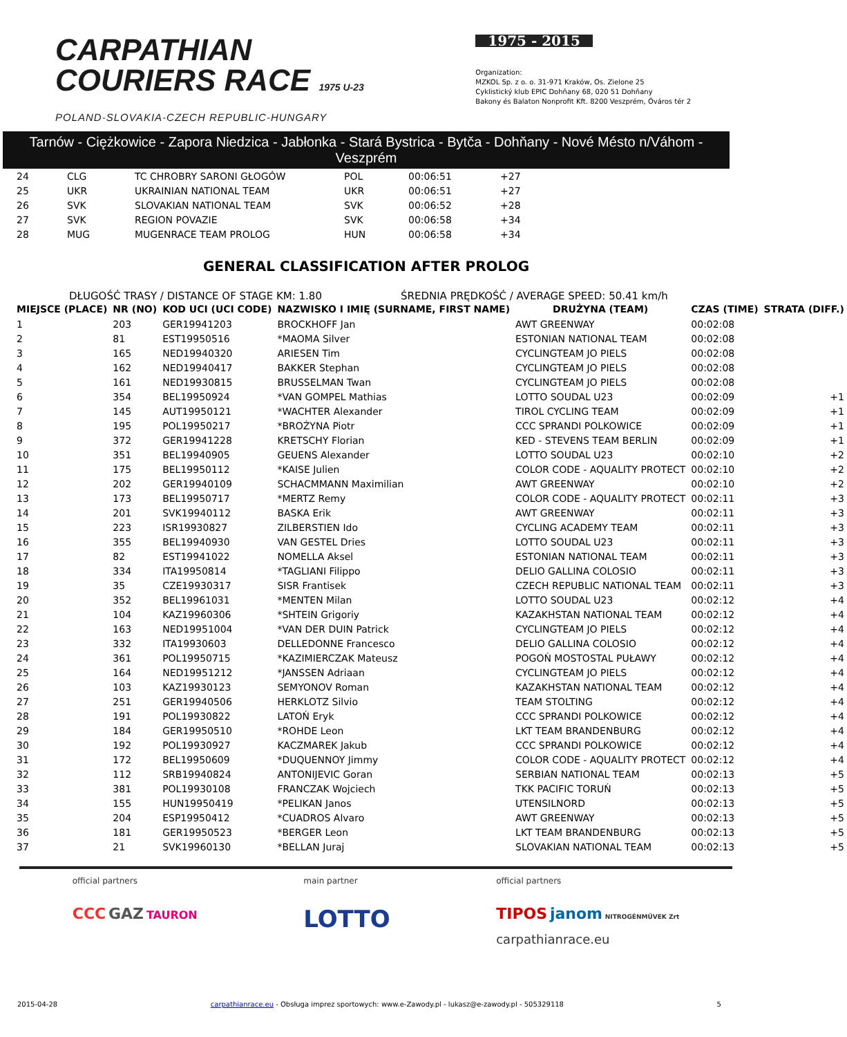CARPATHIAN
COURIERS RACE 1975 U-23
POLAND-SLOVAKIA-CZECH REPUBLIC-HUNGARY
1975 - 2015
Organization:
MZKOL Sp. z o. o. 31-971 Kraków, Os. Zielone 25
Cyklistický klub EPIC Dohňany 68, 020 51 Dohňany
Bakony és Balaton Nonprofit Kft. 8200 Veszprém, Óváros tér 2
Tarnów - Ciężkowice - Zapora Niedzica - Jabłonka - Stará Bystrica - Bytča - Dohňany - Nové Mésto n/Váhom - Veszprém
| 24 | CLG | TC CHROBRY SARONI GŁOGÓW | POL | 00:06:51 | +27 |
| 25 | UKR | UKRAINIAN NATIONAL TEAM | UKR | 00:06:51 | +27 |
| 26 | SVK | SLOVAKIAN NATIONAL TEAM | SVK | 00:06:52 | +28 |
| 27 | SVK | REGION POVAZIE | SVK | 00:06:58 | +34 |
| 28 | MUG | MUGENRACE TEAM PROLOG | HUN | 00:06:58 | +34 |
GENERAL CLASSIFICATION AFTER PROLOG
DŁUGOŚĆ TRASY / DISTANCE OF STAGE KM: 1.80 ŚREDNIA PRĘDKOŚĆ / AVERAGE SPEED: 50.41 km/h
| MIEJSCE (PLACE) | NR (NO) | KOD UCI (UCI CODE) | NAZWISKO I IMIĘ (SURNAME, FIRST NAME) | DRUŻYNA (TEAM) | CZAS (TIME) | STRATA (DIFF.) |
| --- | --- | --- | --- | --- | --- | --- |
| 1 | 203 | GER19941203 | BROCKHOFF Jan | AWT GREENWAY | 00:02:08 | |
| 2 | 81 | EST19950516 | *MAOMA Silver | ESTONIAN NATIONAL TEAM | 00:02:08 | |
| 3 | 165 | NED19940320 | ARIESEN Tim | CYCLINGTEAM JO PIELS | 00:02:08 | |
| 4 | 162 | NED19940417 | BAKKER Stephan | CYCLINGTEAM JO PIELS | 00:02:08 | |
| 5 | 161 | NED19930815 | BRUSSELMAN Twan | CYCLINGTEAM JO PIELS | 00:02:08 | |
| 6 | 354 | BEL19950924 | *VAN GOMPEL Mathias | LOTTO SOUDAL U23 | 00:02:09 | +1 |
| 7 | 145 | AUT19950121 | *WACHTER Alexander | TIROL CYCLING TEAM | 00:02:09 | +1 |
| 8 | 195 | POL19950217 | *BROŻYNA Piotr | CCC SPRANDI POLKOWICE | 00:02:09 | +1 |
| 9 | 372 | GER19941228 | KRETSCHY Florian | KED - STEVENS TEAM BERLIN | 00:02:09 | +1 |
| 10 | 351 | BEL19940905 | GEUENS Alexander | LOTTO SOUDAL U23 | 00:02:10 | +2 |
| 11 | 175 | BEL19950112 | *KAISE Julien | COLOR CODE - AQUALITY PROTECT | 00:02:10 | +2 |
| 12 | 202 | GER19940109 | SCHACMMANN Maximilian | AWT GREENWAY | 00:02:10 | +2 |
| 13 | 173 | BEL19950717 | *MERTZ Remy | COLOR CODE - AQUALITY PROTECT | 00:02:11 | +3 |
| 14 | 201 | SVK19940112 | BASKA Erik | AWT GREENWAY | 00:02:11 | +3 |
| 15 | 223 | ISR19930827 | ZILBERSTIEN Ido | CYCLING ACADEMY TEAM | 00:02:11 | +3 |
| 16 | 355 | BEL19940930 | VAN GESTEL Dries | LOTTO SOUDAL U23 | 00:02:11 | +3 |
| 17 | 82 | EST19941022 | NOMELLA Aksel | ESTONIAN NATIONAL TEAM | 00:02:11 | +3 |
| 18 | 334 | ITA19950814 | *TAGLIANI Filippo | DELIO GALLINA COLOSIO | 00:02:11 | +3 |
| 19 | 35 | CZE19930317 | SISR Frantisek | CZECH REPUBLIC NATIONAL TEAM | 00:02:11 | +3 |
| 20 | 352 | BEL19961031 | *MENTEN Milan | LOTTO SOUDAL U23 | 00:02:12 | +4 |
| 21 | 104 | KAZ19960306 | *SHTEIN Grigoriy | KAZAKHSTAN NATIONAL TEAM | 00:02:12 | +4 |
| 22 | 163 | NED19951004 | *VAN DER DUIN Patrick | CYCLINGTEAM JO PIELS | 00:02:12 | +4 |
| 23 | 332 | ITA19930603 | DELLEDONNE Francesco | DELIO GALLINA COLOSIO | 00:02:12 | +4 |
| 24 | 361 | POL19950715 | *KAZIMIERCZAK Mateusz | POGOŃ MOSTOSTAL PUŁAWY | 00:02:12 | +4 |
| 25 | 164 | NED19951212 | *JANSSEN Adriaan | CYCLINGTEAM JO PIELS | 00:02:12 | +4 |
| 26 | 103 | KAZ19930123 | SEMYONOV Roman | KAZAKHSTAN NATIONAL TEAM | 00:02:12 | +4 |
| 27 | 251 | GER19940506 | HERKLOTZ Silvio | TEAM STOLTING | 00:02:12 | +4 |
| 28 | 191 | POL19930822 | LATOŃ Eryk | CCC SPRANDI POLKOWICE | 00:02:12 | +4 |
| 29 | 184 | GER19950510 | *ROHDE Leon | LKT TEAM BRANDENBURG | 00:02:12 | +4 |
| 30 | 192 | POL19930927 | KACZMAREK Jakub | CCC SPRANDI POLKOWICE | 00:02:12 | +4 |
| 31 | 172 | BEL19950609 | *DUQUENNOY Jimmy | COLOR CODE - AQUALITY PROTECT | 00:02:12 | +4 |
| 32 | 112 | SRB19940824 | ANTONIJEVIC Goran | SERBIAN NATIONAL TEAM | 00:02:13 | +5 |
| 33 | 381 | POL19930108 | FRANCZAK Wojciech | TKK PACIFIC TORUŃ | 00:02:13 | +5 |
| 34 | 155 | HUN19950419 | *PELIKAN Janos | UTENSILNORD | 00:02:13 | +5 |
| 35 | 204 | ESP19950412 | *CUADROS Alvaro | AWT GREENWAY | 00:02:13 | +5 |
| 36 | 181 | GER19950523 | *BERGER Leon | LKT TEAM BRANDENBURG | 00:02:13 | +5 |
| 37 | 21 | SVK19960130 | *BELLAN Juraj | SLOVAKIAN NATIONAL TEAM | 00:02:13 | +5 |
official partners
CCC GAZ TAURON
main partner
LOTTO
official partners
TIPOS janom NITROGÉNMŰVEK Zrt
carpathianrace.eu
2015-04-28 carpathianrace.eu - Obsługa imprez sportowych: www.e-Zawody.pl - lukasz@e-zawody.pl - 505329118 5